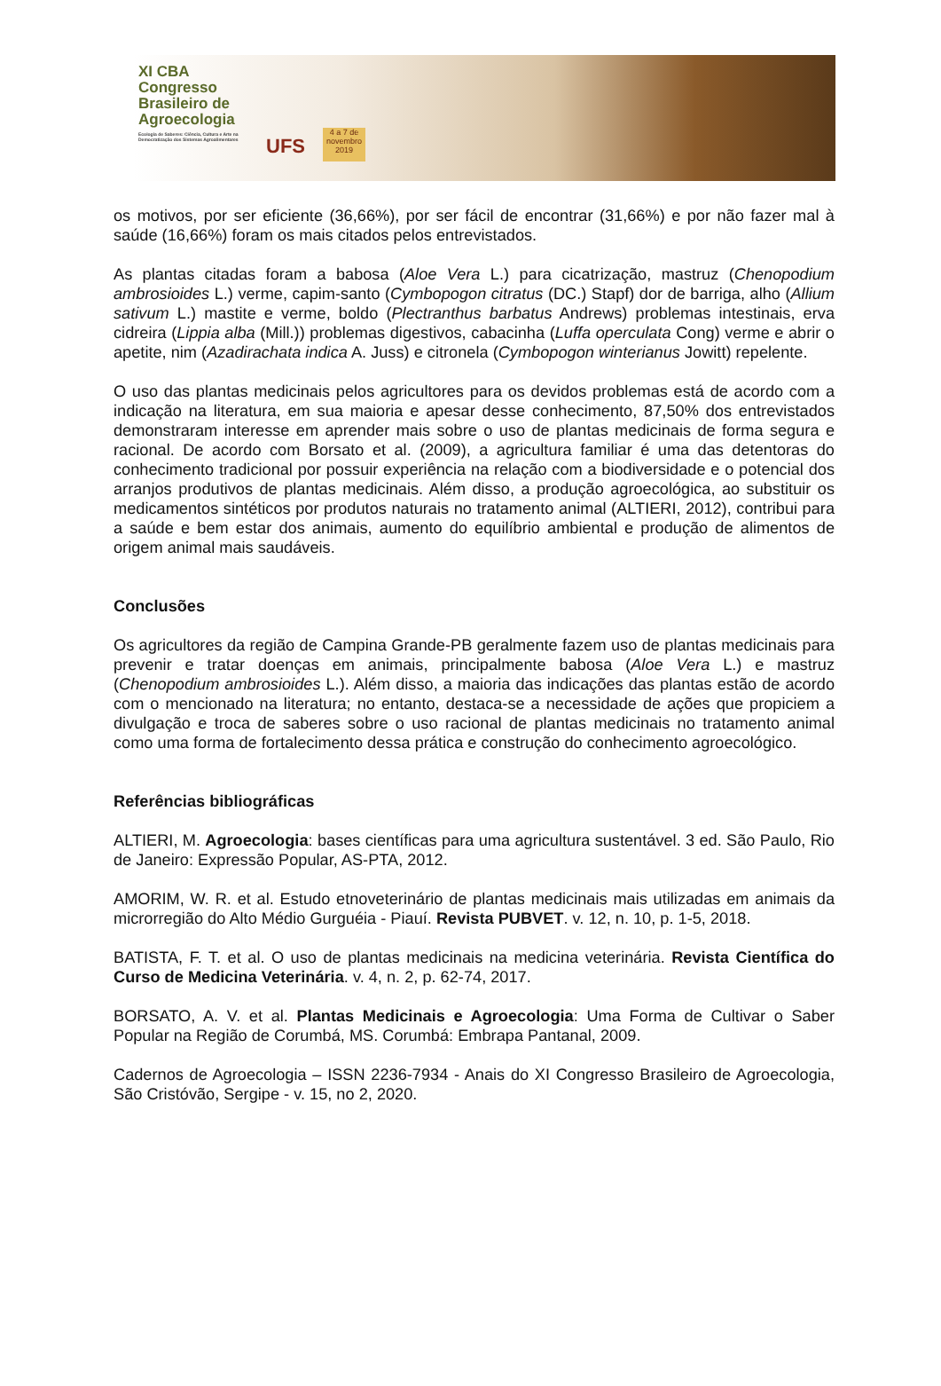XI CBA
Congresso
Brasileiro de
Agroecologia
Ecologia de Saberes: Ciência, Cultura e Arte na Democratização dos Sistemas Agroalimentares
UFS
4 a 7 de novembro 2019
os motivos, por ser eficiente (36,66%), por ser fácil de encontrar (31,66%) e por não fazer mal à saúde (16,66%) foram os mais citados pelos entrevistados.
As plantas citadas foram a babosa (Aloe Vera L.) para cicatrização, mastruz (Chenopodium ambrosioides L.) verme, capim-santo (Cymbopogon citratus (DC.) Stapf) dor de barriga, alho (Allium sativum L.) mastite e verme, boldo (Plectranthus barbatus Andrews) problemas intestinais, erva cidreira (Lippia alba (Mill.)) problemas digestivos, cabacinha (Luffa operculata Cong) verme e abrir o apetite, nim (Azadirachata indica A. Juss) e citronela (Cymbopogon winterianus Jowitt) repelente.
O uso das plantas medicinais pelos agricultores para os devidos problemas está de acordo com a indicação na literatura, em sua maioria e apesar desse conhecimento, 87,50% dos entrevistados demonstraram interesse em aprender mais sobre o uso de plantas medicinais de forma segura e racional. De acordo com Borsato et al. (2009), a agricultura familiar é uma das detentoras do conhecimento tradicional por possuir experiência na relação com a biodiversidade e o potencial dos arranjos produtivos de plantas medicinais. Além disso, a produção agroecológica, ao substituir os medicamentos sintéticos por produtos naturais no tratamento animal (ALTIERI, 2012), contribui para a saúde e bem estar dos animais, aumento do equilíbrio ambiental e produção de alimentos de origem animal mais saudáveis.
Conclusões
Os agricultores da região de Campina Grande-PB geralmente fazem uso de plantas medicinais para prevenir e tratar doenças em animais, principalmente babosa (Aloe Vera L.) e mastruz (Chenopodium ambrosioides L.). Além disso, a maioria das indicações das plantas estão de acordo com o mencionado na literatura; no entanto, destaca-se a necessidade de ações que propiciem a divulgação e troca de saberes sobre o uso racional de plantas medicinais no tratamento animal como uma forma de fortalecimento dessa prática e construção do conhecimento agroecológico.
Referências bibliográficas
ALTIERI, M. Agroecologia: bases científicas para uma agricultura sustentável. 3 ed. São Paulo, Rio de Janeiro: Expressão Popular, AS-PTA, 2012.
AMORIM, W. R. et al. Estudo etnoveterinário de plantas medicinais mais utilizadas em animais da microrregião do Alto Médio Gurguéia - Piauí. Revista PUBVET. v. 12, n. 10, p. 1-5, 2018.
BATISTA, F. T. et al. O uso de plantas medicinais na medicina veterinária. Revista Científica do Curso de Medicina Veterinária. v. 4, n. 2, p. 62-74, 2017.
BORSATO, A. V. et al. Plantas Medicinais e Agroecologia: Uma Forma de Cultivar o Saber Popular na Região de Corumbá, MS. Corumbá: Embrapa Pantanal, 2009.
Cadernos de Agroecologia – ISSN 2236-7934 - Anais do XI Congresso Brasileiro de Agroecologia, São Cristóvão, Sergipe - v. 15, no 2, 2020.